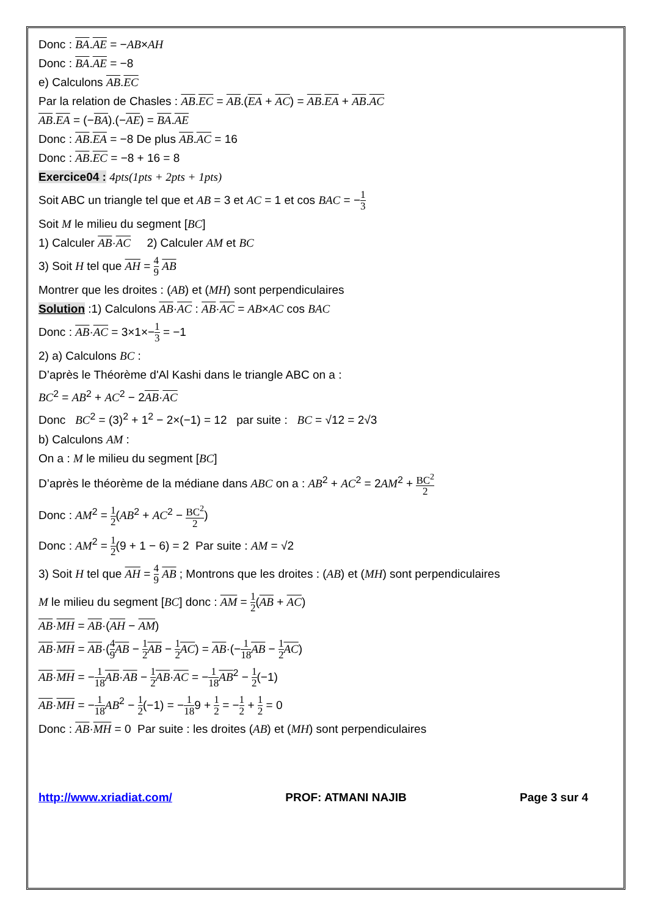Donc : BA.AE = −AB×AH
Donc : BA.AE = −8
e) Calculons AB.EC
Par la relation de Chasles : AB.EC = AB.(EA + AC) = AB.EA + AB.AC
AB.EA = (−BA).(−AE) = BA.AE
Donc : AB.EA = −8 De plus AB.AC = 16
Donc : AB.EC = −8 + 16 = 8
Exercice04 : 4pts(1pts + 2pts + 1pts)
Soit ABC un triangle tel que et AB = 3 et AC = 1 et cos BAC = −1 3
Soit M le milieu du segment [BC]
1) Calculer AB·AC 2) Calculer AM et BC
3) Soit H tel que AH = 4 9 AB
Montrer que les droites : (AB) et (MH) sont perpendiculaires
Solution :1) Calculons AB·AC : AB·AC = AB×AC cos BAC
Donc : AB·AC = 3×1×−1 3 = −1
2) a) Calculons BC :
D’après le Théorème d'Al Kashi dans le triangle ABC on a :
BC<sup>2</sup> = AB<sup>2</sup> + AC<sup>2</sup> − 2AB·AC
Donc BC<sup>2</sup> = (3)<sup>2</sup> + 1<sup>2</sup> − 2×(−1) = 12 par suite : BC = √12 = 2√3
b) Calculons AM :
On a : M le milieu du segment [BC]
D’après le théorème de la médiane dans ABC on a : AB<sup>2</sup> + AC<sup>2</sup> = 2AM<sup>2</sup> + BC<sup>2</sup> 2
Donc : AM<sup>2</sup> = 1 2(AB<sup>2</sup> + AC<sup>2</sup> − BC<sup>2</sup> 2)
Donc : AM<sup>2</sup> = 1 2(9 + 1 − 6) = 2 Par suite : AM = √2
3) Soit H tel que AH = 4 9 AB ; Montrons que les droites : (AB) et (MH) sont perpendiculaires
M le milieu du segment [BC] donc : AM = 1 2(AB + AC)
AB·MH = AB·(AH − AM)
AB·MH = AB·(4 9 AB − 1 2 AB − 1 2 AC) = AB·(−1 18 AB − 1 2 AC)
AB·MH = −1 18 AB·AB − 1 2 AB·AC = −1 18 AB<sup>2</sup> − 1 2(−1)
AB·MH = −1 18 AB<sup>2</sup> − 1 2(−1) = −1 189 + 1 2 = −1 2 + 1 2 = 0
Donc : AB·MH = 0 Par suite : les droites (AB) et (MH) sont perpendiculaires
http://www.xriadiat.com/ PROF: ATMANI NAJIB Page 3 sur 4